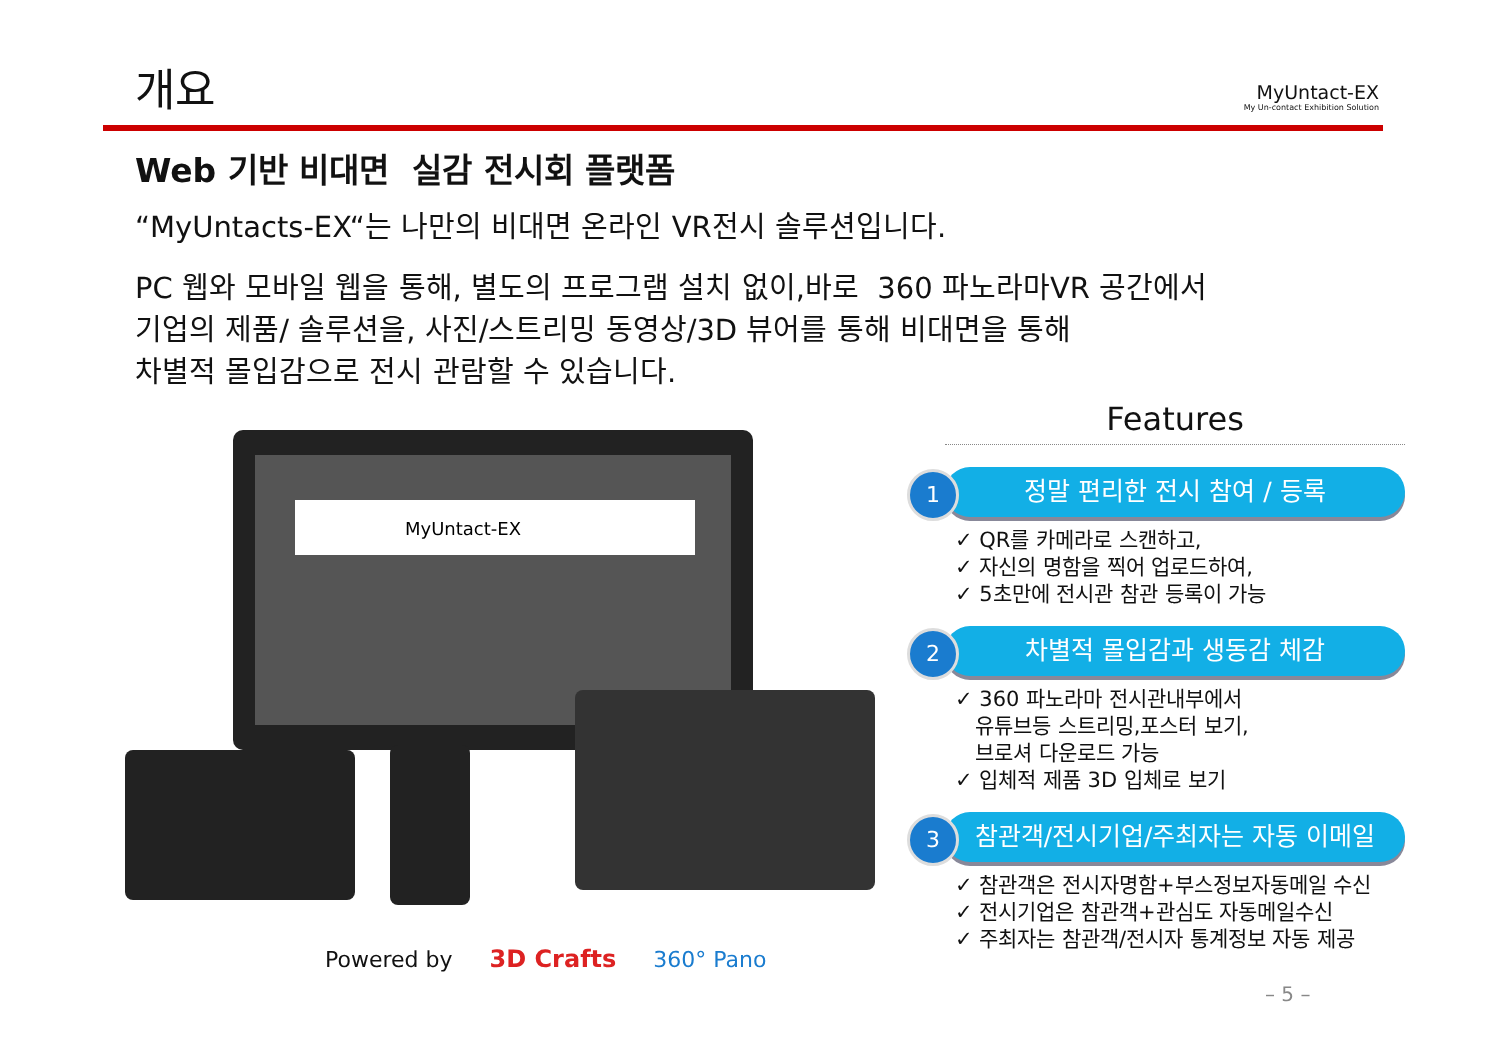개요
MyUntact-EX
My Un-contact Exhibition Solution
Web 기반 비대면 실감 전시회 플랫폼
“MyUntacts-EX“는 나만의 비대면 온라인 VR전시 솔루션입니다.
PC 웹와 모바일 웹을 통해, 별도의 프로그램 설치 없이,바로 360 파노라마VR 공간에서
기업의 제품/ 솔루션을, 사진/스트리밍 동영상/3D 뷰어를 통해 비대면을 통해
차별적 몰입감으로 전시 관람할 수 있습니다.
MyUntact-EX
Features
1 정말 편리한 전시 참여 / 등록
✓ QR를 카메라로 스캔하고,
✓ 자신의 명함을 찍어 업로드하여,
✓ 5초만에 전시관 참관 등록이 가능
2 차별적 몰입감과 생동감 체감
✓ 360 파노라마 전시관내부에서
유튜브등 스트리밍,포스터 보기,
브로셔 다운로드 가능
✓ 입체적 제품 3D 입체로 보기
3 참관객/전시기업/주최자는 자동 이메일
✓ 참관객은 전시자명함+부스정보자동메일 수신
✓ 전시기업은 참관객+관심도 자동메일수신
✓ 주최자는 참관객/전시자 통계정보 자동 제공
Powered by 3D Crafts 360° Pano
– 5 –